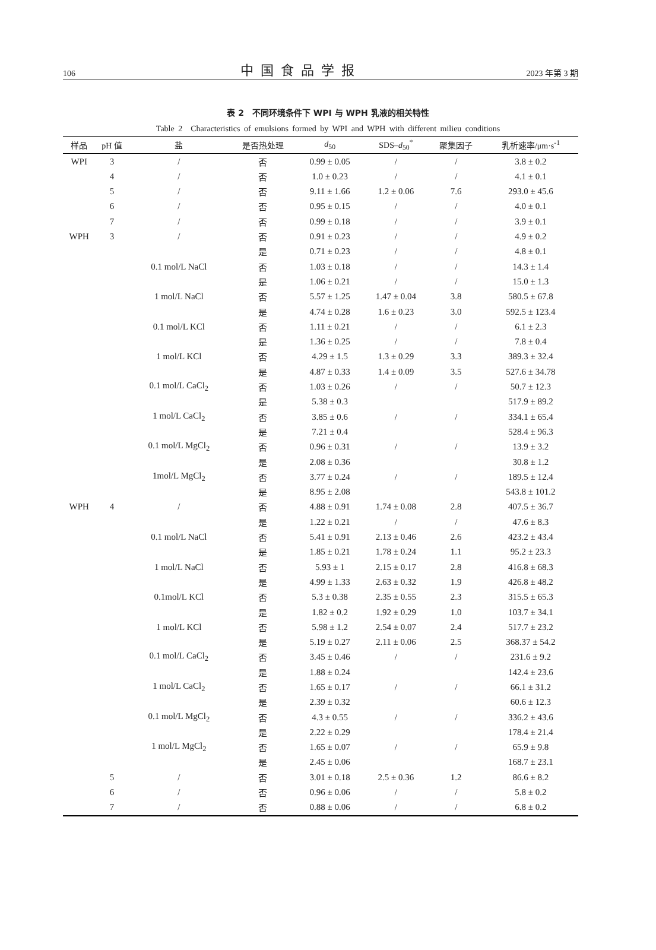106 中国食品学报 2023 年第 3 期
表 2　不同环境条件下 WPI 与 WPH 乳液的相关特性
Table 2　Characteristics of emulsions formed by WPI and WPH with different milieu conditions
| 样品 | pH 值 | 盐 | 是否热处理 | d<sub>50</sub> | SDS– d<sub>50</sub><sup>*</sup> | 聚集因子 | 乳析速率/μm·s<sup>-1</sup> |
| --- | --- | --- | --- | --- | --- | --- | --- |
| WPI | 3 | / | 否 | 0.99 ± 0.05 | / | / | 3.8 ± 0.2 |
| | 4 | / | 否 | 1.0 ± 0.23 | / | / | 4.1 ± 0.1 |
| | 5 | / | 否 | 9.11 ± 1.66 | 1.2 ± 0.06 | 7.6 | 293.0 ± 45.6 |
| | 6 | / | 否 | 0.95 ± 0.15 | / | / | 4.0 ± 0.1 |
| | 7 | / | 否 | 0.99 ± 0.18 | / | / | 3.9 ± 0.1 |
| WPH | 3 | / | 否 | 0.91 ± 0.23 | / | / | 4.9 ± 0.2 |
| | | | 是 | 0.71 ± 0.23 | / | / | 4.8 ± 0.1 |
| | | 0.1 mol/L NaCl | 否 | 1.03 ± 0.18 | / | / | 14.3 ± 1.4 |
| | | | 是 | 1.06 ± 0.21 | / | / | 15.0 ± 1.3 |
| | | 1 mol/L NaCl | 否 | 5.57 ± 1.25 | 1.47 ± 0.04 | 3.8 | 580.5 ± 67.8 |
| | | | 是 | 4.74 ± 0.28 | 1.6 ± 0.23 | 3.0 | 592.5 ± 123.4 |
| | | 0.1 mol/L KCl | 否 | 1.11 ± 0.21 | / | / | 6.1 ± 2.3 |
| | | | 是 | 1.36 ± 0.25 | / | / | 7.8 ± 0.4 |
| | | 1 mol/L KCl | 否 | 4.29 ± 1.5 | 1.3 ± 0.29 | 3.3 | 389.3 ± 32.4 |
| | | | 是 | 4.87 ± 0.33 | 1.4 ± 0.09 | 3.5 | 527.6 ± 34.78 |
| | | 0.1 mol/L CaCl<sub>2</sub> | 否 | 1.03 ± 0.26 | / | / | 50.7 ± 12.3 |
| | | | 是 | 5.38 ± 0.3 | | | 517.9 ± 89.2 |
| | | 1 mol/L CaCl<sub>2</sub> | 否 | 3.85 ± 0.6 | / | / | 334.1 ± 65.4 |
| | | | 是 | 7.21 ± 0.4 | | | 528.4 ± 96.3 |
| | | 0.1 mol/L MgCl<sub>2</sub> | 否 | 0.96 ± 0.31 | / | / | 13.9 ± 3.2 |
| | | | 是 | 2.08 ± 0.36 | | | 30.8 ± 1.2 |
| | | 1mol/L MgCl<sub>2</sub> | 否 | 3.77 ± 0.24 | / | / | 189.5 ± 12.4 |
| | | | 是 | 8.95 ± 2.08 | | | 543.8 ± 101.2 |
| WPH | 4 | / | 否 | 4.88 ± 0.91 | 1.74 ± 0.08 | 2.8 | 407.5 ± 36.7 |
| | | | 是 | 1.22 ± 0.21 | / | / | 47.6 ± 8.3 |
| | | 0.1 mol/L NaCl | 否 | 5.41 ± 0.91 | 2.13 ± 0.46 | 2.6 | 423.2 ± 43.4 |
| | | | 是 | 1.85 ± 0.21 | 1.78 ± 0.24 | 1.1 | 95.2 ± 23.3 |
| | | 1 mol/L NaCl | 否 | 5.93 ± 1 | 2.15 ± 0.17 | 2.8 | 416.8 ± 68.3 |
| | | | 是 | 4.99 ± 1.33 | 2.63 ± 0.32 | 1.9 | 426.8 ± 48.2 |
| | | 0.1mol/L KCl | 否 | 5.3 ± 0.38 | 2.35 ± 0.55 | 2.3 | 315.5 ± 65.3 |
| | | | 是 | 1.82 ± 0.2 | 1.92 ± 0.29 | 1.0 | 103.7 ± 34.1 |
| | | 1 mol/L KCl | 否 | 5.98 ± 1.2 | 2.54 ± 0.07 | 2.4 | 517.7 ± 23.2 |
| | | | 是 | 5.19 ± 0.27 | 2.11 ± 0.06 | 2.5 | 368.37 ± 54.2 |
| | | 0.1 mol/L CaCl<sub>2</sub> | 否 | 3.45 ± 0.46 | / | / | 231.6 ± 9.2 |
| | | | 是 | 1.88 ± 0.24 | | | 142.4 ± 23.6 |
| | | 1 mol/L CaCl<sub>2</sub> | 否 | 1.65 ± 0.17 | / | / | 66.1 ± 31.2 |
| | | | 是 | 2.39 ± 0.32 | | | 60.6 ± 12.3 |
| | | 0.1 mol/L MgCl<sub>2</sub> | 否 | 4.3 ± 0.55 | / | / | 336.2 ± 43.6 |
| | | | 是 | 2.22 ± 0.29 | | | 178.4 ± 21.4 |
| | | 1 mol/L MgCl<sub>2</sub> | 否 | 1.65 ± 0.07 | / | / | 65.9 ± 9.8 |
| | | | 是 | 2.45 ± 0.06 | | | 168.7 ± 23.1 |
| | 5 | / | 否 | 3.01 ± 0.18 | 2.5 ± 0.36 | 1.2 | 86.6 ± 8.2 |
| | 6 | / | 否 | 0.96 ± 0.06 | / | / | 5.8 ± 0.2 |
| | 7 | / | 否 | 0.88 ± 0.06 | / | / | 6.8 ± 0.2 |